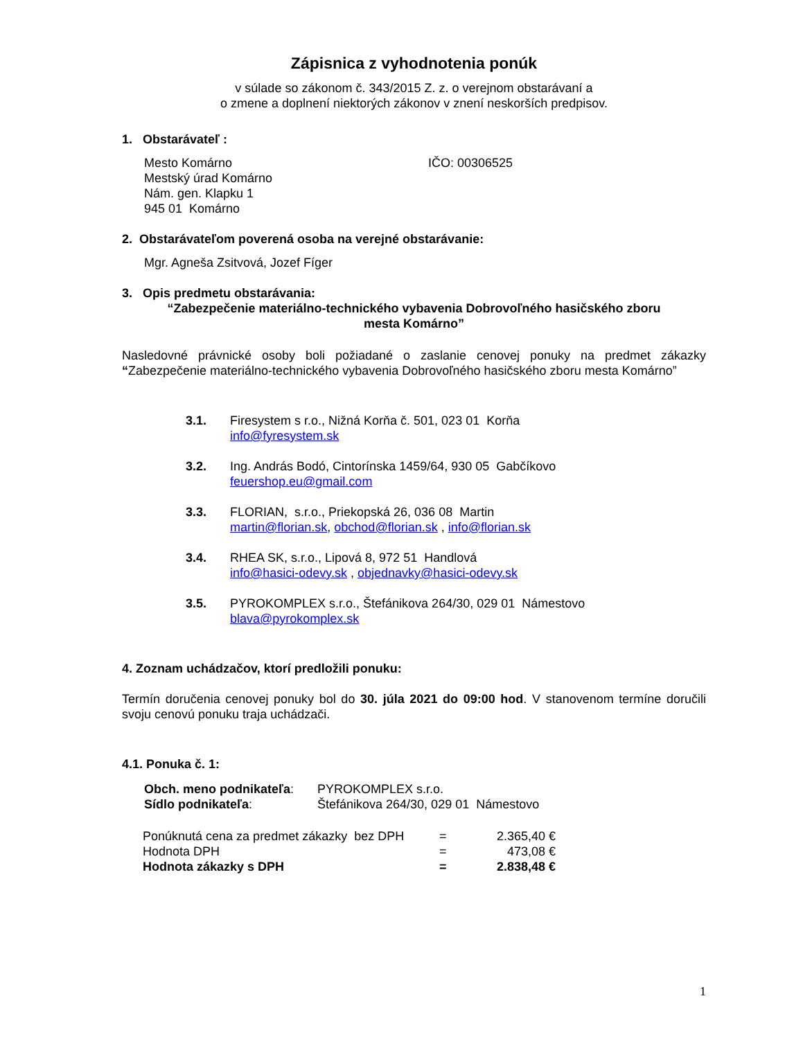Zápisnica z vyhodnotenia ponúk
v súlade so zákonom č. 343/2015 Z. z. o verejnom obstarávaní a
o zmene a doplnení niektorých zákonov v znení neskorších predpisov.
1. Obstarávateľ :
Mesto Komárno
Mestský úrad Komárno
Nám. gen. Klapku 1
945 01 Komárno
IČO: 00306525
2. Obstarávateľom poverená osoba na verejné obstarávanie:
Mgr. Agneša Zsitvová, Jozef Fíger
3. Opis predmetu obstarávania:
“Zabezpečenie materiálno-technického vybavenia Dobrovoľného hasičského zboru
mesta Komárno”
Nasledovné právnické osoby boli požiadané o zaslanie cenovej ponuky na predmet zákazky “Zabezpečenie materiálno-technického vybavenia Dobrovoľného hasičského zboru mesta Komárno”
3.1. Firesystem s r.o., Nižná Korňa č. 501, 023 01 Korňa
info@fyresystem.sk
3.2. Ing. András Bodó, Cintorínska 1459/64, 930 05 Gabčíkovo
feuershop.eu@gmail.com
3.3. FLORIAN, s.r.o., Priekopská 26, 036 08 Martin
martin@florian.sk, obchod@florian.sk , info@florian.sk
3.4. RHEA SK, s.r.o., Lipová 8, 972 51 Handlová
info@hasici-odevy.sk , objednavky@hasici-odevy.sk
3.5. PYROKOMPLEX s.r.o., Štefánikova 264/30, 029 01 Námestovo
blava@pyrokomplex.sk
4. Zoznam uchádzačov, ktorí predložili ponuku:
Termín doručenia cenovej ponuky bol do 30. júla 2021 do 09:00 hod. V stanovenom termíne doručili svoju cenovú ponuku traja uchádzači.
4.1. Ponuka č. 1:
Obch. meno podnikateľa:
Sídlo podnikateľa:
PYROKOMPLEX s.r.o.
Štefánikova 264/30, 029 01 Námestovo
| Ponúknutá cena za predmet zákazky bez DPH | = | 2.365,40 € |
| Hodnota DPH | = | 473,08 € |
| Hodnota zákazky s DPH | = | 2.838,48 € |
1